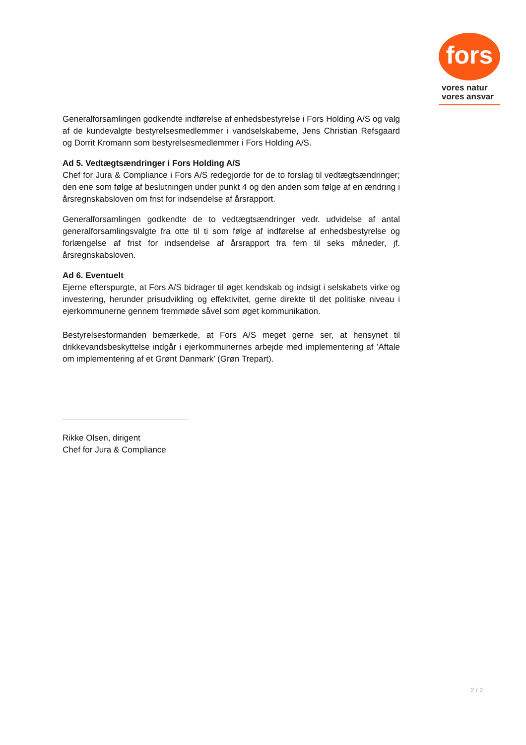fors
vores natur
vores ansvar
Generalforsamlingen godkendte indførelse af enhedsbestyrelse i Fors Holding A/S og valg af de kundevalgte bestyrelsesmedlemmer i vandselskaberne, Jens Christian Refsgaard og Dorrit Kromann som bestyrelsesmedlemmer i Fors Holding A/S.
Ad 5. Vedtægtsændringer i Fors Holding A/S
Chef for Jura & Compliance i Fors A/S redegjorde for de to forslag til vedtægtsændringer; den ene som følge af beslutningen under punkt 4 og den anden som følge af en ændring i årsregnskabsloven om frist for indsendelse af årsrapport.
Generalforsamlingen godkendte de to vedtægtsændringer vedr. udvidelse af antal generalforsamlingsvalgte fra otte til ti som følge af indførelse af enhedsbestyrelse og forlængelse af frist for indsendelse af årsrapport fra fem til seks måneder, jf. årsregnskabsloven.
Ad 6. Eventuelt
Ejerne efterspurgte, at Fors A/S bidrager til øget kendskab og indsigt i selskabets virke og investering, herunder prisudvikling og effektivitet, gerne direkte til det politiske niveau i ejerkommunerne gennem fremmøde såvel som øget kommunikation.
Bestyrelsesformanden bemærkede, at Fors A/S meget gerne ser, at hensynet til drikkevandsbeskyttelse indgår i ejerkommunernes arbejde med implementering af ’Aftale om implementering af et Grønt Danmark’ (Grøn Trepart).
Rikke Olsen, dirigent
Chef for Jura & Compliance
2 / 2